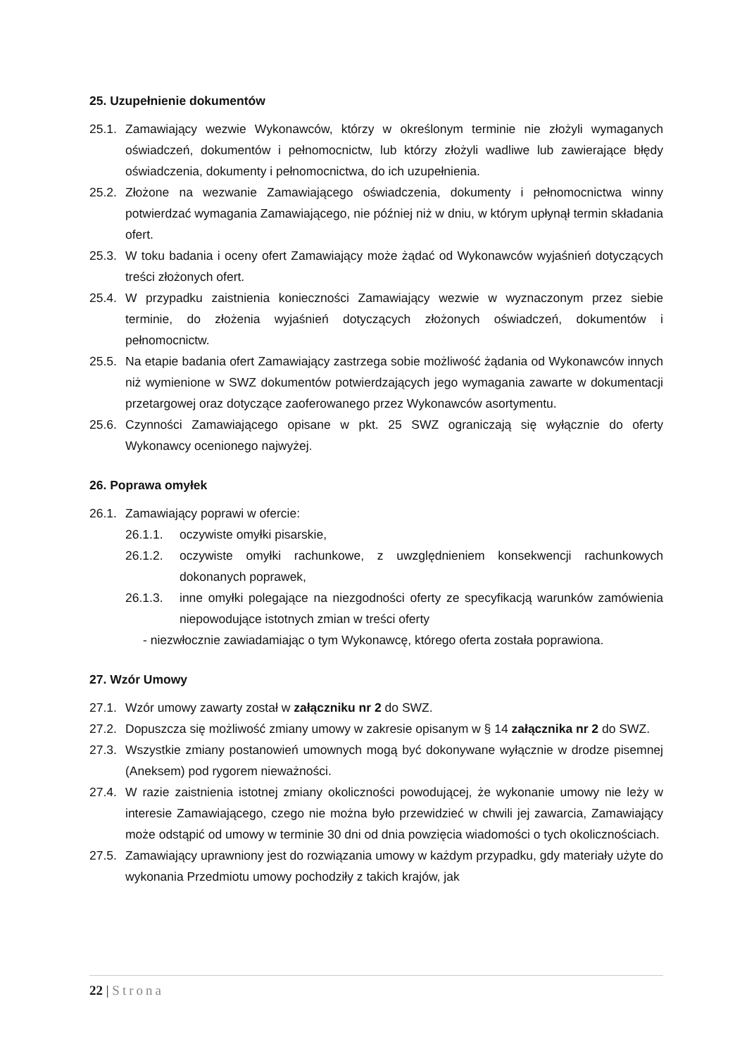25. Uzupełnienie dokumentów
25.1.
Zamawiający wezwie Wykonawców, którzy w określonym terminie nie złożyli wymaganych oświadczeń, dokumentów i pełnomocnictw, lub którzy złożyli wadliwe lub zawierające błędy oświadczenia, dokumenty i pełnomocnictwa, do ich uzupełnienia.
25.2.
Złożone na wezwanie Zamawiającego oświadczenia, dokumenty i pełnomocnictwa winny potwierdzać wymagania Zamawiającego, nie później niż w dniu, w którym upłynął termin składania ofert.
25.3.
W toku badania i oceny ofert Zamawiający może żądać od Wykonawców wyjaśnień dotyczących treści złożonych ofert.
25.4.
W przypadku zaistnienia konieczności Zamawiający wezwie w wyznaczonym przez siebie terminie, do złożenia wyjaśnień dotyczących złożonych oświadczeń, dokumentów i pełnomocnictw.
25.5.
Na etapie badania ofert Zamawiający zastrzega sobie możliwość żądania od Wykonawców innych niż wymienione w SWZ dokumentów potwierdzających jego wymagania zawarte w dokumentacji przetargowej oraz dotyczące zaoferowanego przez Wykonawców asortymentu.
25.6.
Czynności Zamawiającego opisane w pkt. 25 SWZ ograniczają się wyłącznie do oferty Wykonawcy ocenionego najwyżej.
26. Poprawa omyłek
26.1.
Zamawiający poprawi w ofercie:
26.1.1. oczywiste omyłki pisarskie,
26.1.2. oczywiste omyłki rachunkowe, z uwzględnieniem konsekwencji rachunkowych dokonanych poprawek,
26.1.3. inne omyłki polegające na niezgodności oferty ze specyfikacją warunków zamówienia niepowodujące istotnych zmian w treści oferty
- niezwłocznie zawiadamiając o tym Wykonawcę, którego oferta została poprawiona.
27. Wzór Umowy
27.1.
Wzór umowy zawarty został w załączniku nr 2 do SWZ.
27.2.
Dopuszcza się możliwość zmiany umowy w zakresie opisanym w § 14 załącznika nr 2 do SWZ.
27.3.
Wszystkie zmiany postanowień umownych mogą być dokonywane wyłącznie w drodze pisemnej (Aneksem) pod rygorem nieważności.
27.4.
W razie zaistnienia istotnej zmiany okoliczności powodującej, że wykonanie umowy nie leży w interesie Zamawiającego, czego nie można było przewidzieć w chwili jej zawarcia, Zamawiający może odstąpić od umowy w terminie 30 dni od dnia powzięcia wiadomości o tych okolicznościach.
27.5.
Zamawiający uprawniony jest do rozwiązania umowy w każdym przypadku, gdy materiały użyte do wykonania Przedmiotu umowy pochodziły z takich krajów, jak
22 | Strona